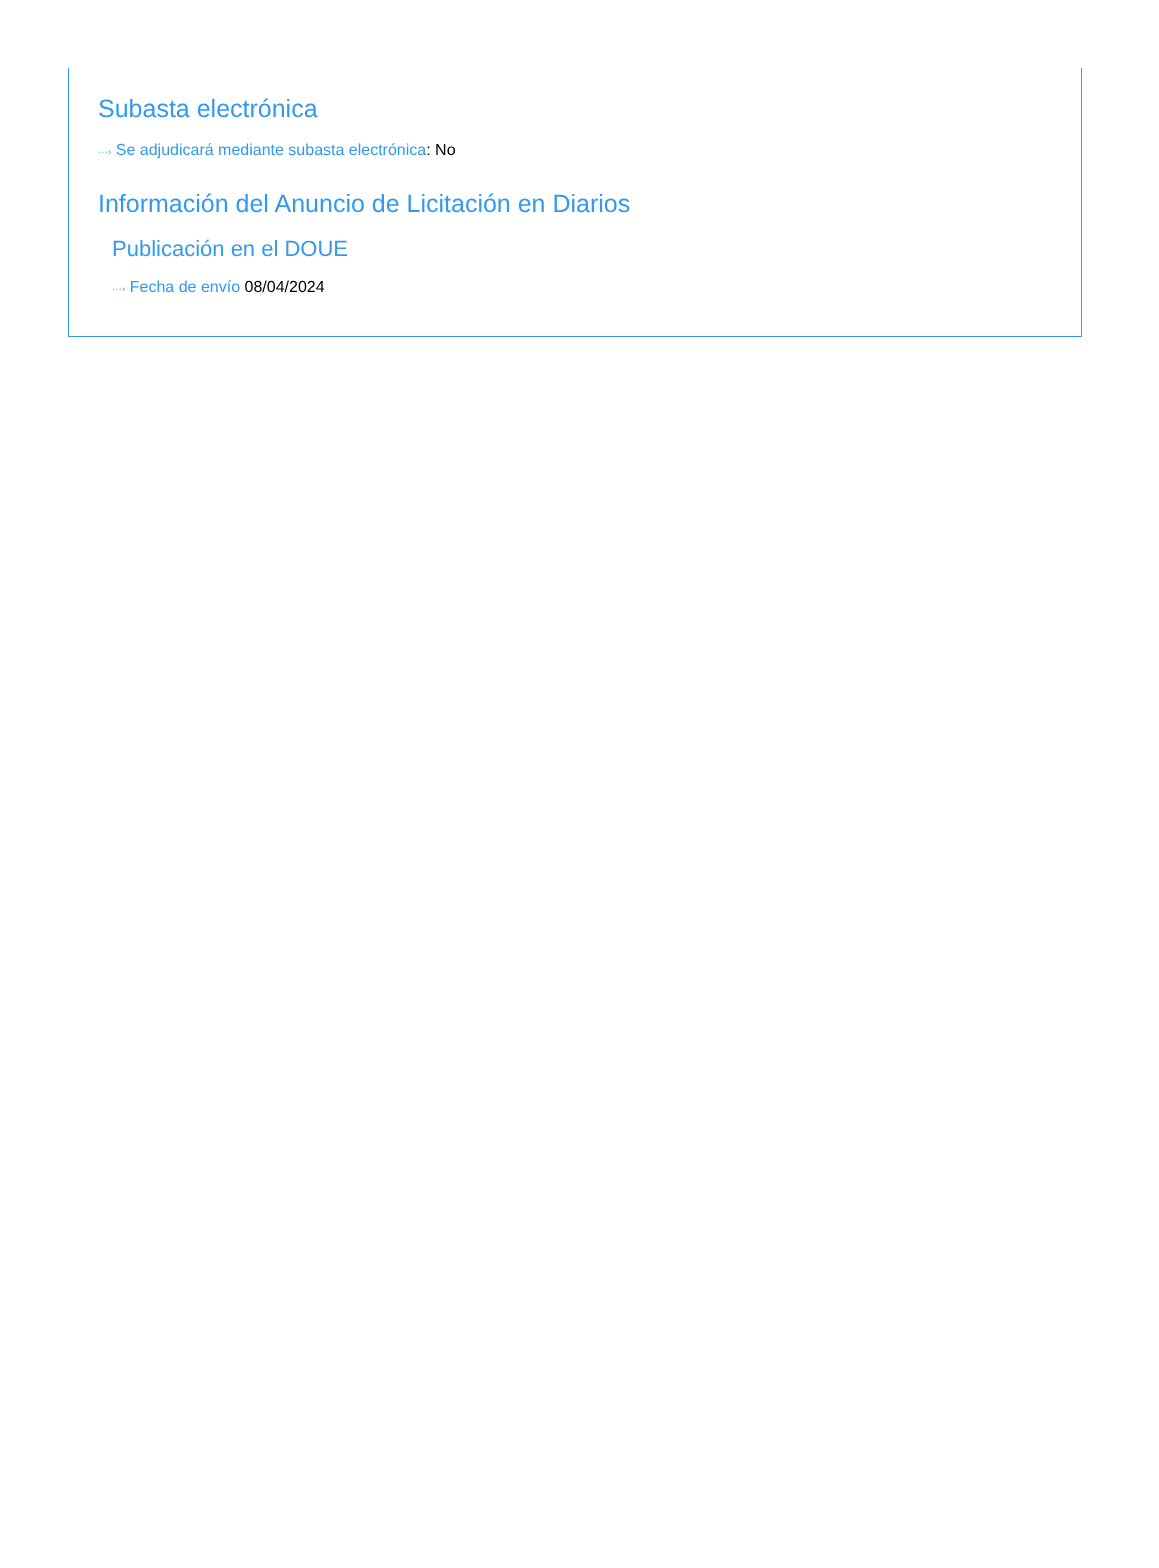Subasta electrónica
···› Se adjudicará mediante subasta electrónica: No
Información del Anuncio de Licitación en Diarios
Publicación en el DOUE
···› Fecha de envío 08/04/2024